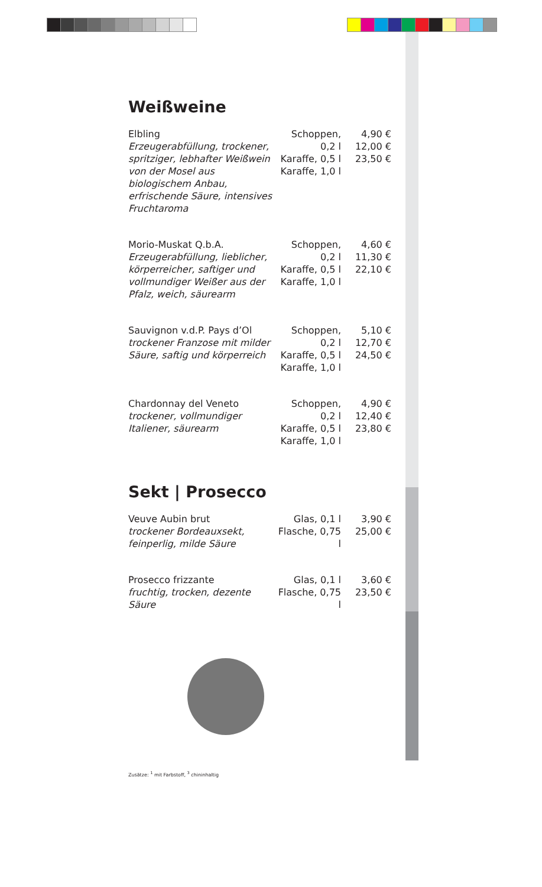Weißweine
| Elbling Erzeugerabfüllung, trockener, spritziger, lebhafter Weißwein von der Mosel aus biologischem Anbau, erfrischende Säure, intensives Fruchtaroma | Schoppen, 0,2 l Karaffe, 0,5 l Karaffe, 1,0 l | 4,90 € 12,00 € 23,50 € |
| Morio-Muskat Q.b.A. Erzeugerabfüllung, lieblicher, körperreicher, saftiger und vollmundiger Weißer aus der Pfalz, weich, säurearm | Schoppen, 0,2 l Karaffe, 0,5 l Karaffe, 1,0 l | 4,60 € 11,30 € 22,10 € |
| Sauvignon v.d.P. Pays d’Ol trockener Franzose mit milder Säure, saftig und körperreich | Schoppen, 0,2 l Karaffe, 0,5 l Karaffe, 1,0 l | 5,10 € 12,70 € 24,50 € |
| Chardonnay del Veneto trockener, vollmundiger Italiener, säurearm | Schoppen, 0,2 l Karaffe, 0,5 l Karaffe, 1,0 l | 4,90 € 12,40 € 23,80 € |
Sekt | Prosecco
| Veuve Aubin brut trockener Bordeauxsekt, feinperlig, milde Säure | Glas, 0,1 l Flasche, 0,75 l | 3,90 € 25,00 € |
| Prosecco frizzante fruchtig, trocken, dezente Säure | Glas, 0,1 l Flasche, 0,75 l | 3,60 € 23,50 € |
Zusätze: <sup>1</sup> mit Farbstoff, <sup>3</sup> chininhaltig